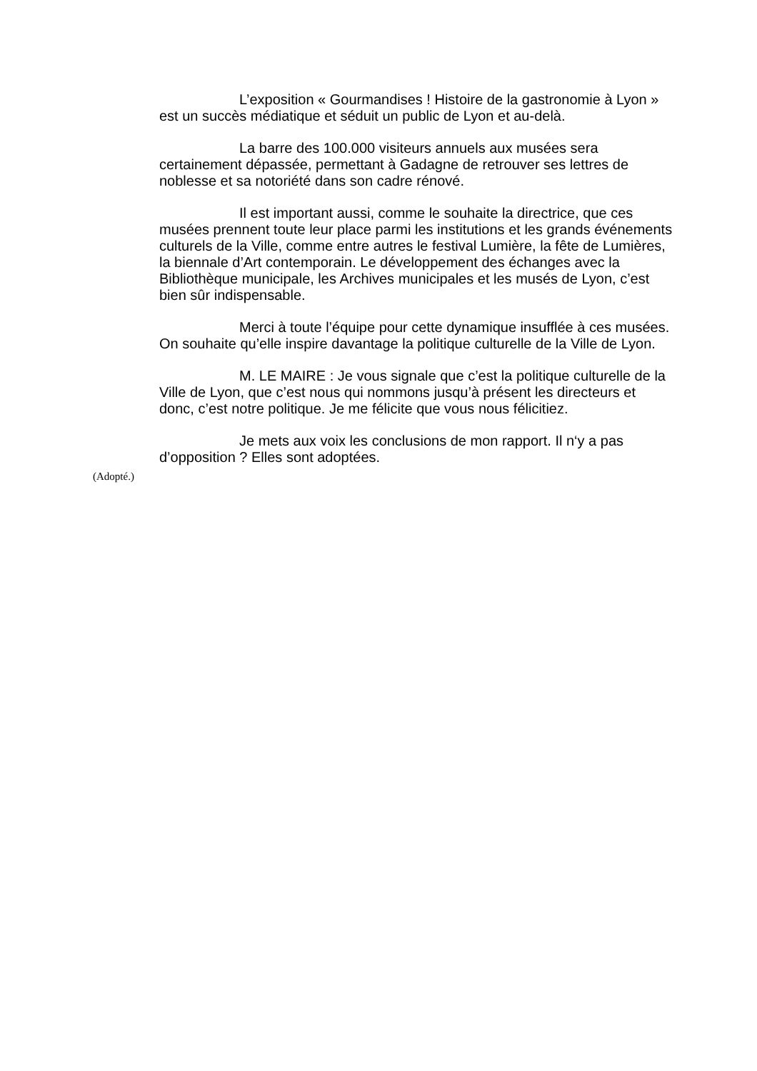L’exposition « Gourmandises ! Histoire de la gastronomie à Lyon » est un succès médiatique et séduit un public de Lyon et au-delà.
La barre des 100.000 visiteurs annuels aux musées sera certainement dépassée, permettant à Gadagne de retrouver ses lettres de noblesse et sa notoriété dans son cadre rénové.
Il est important aussi, comme le souhaite la directrice, que ces musées prennent toute leur place parmi les institutions et les grands événements culturels de la Ville, comme entre autres le festival Lumière, la fête de Lumières, la biennale d’Art contemporain. Le développement des échanges avec la Bibliothèque municipale, les Archives municipales et les musés de Lyon, c’est bien sûr indispensable.
Merci à toute l’équipe pour cette dynamique insufflée à ces musées. On souhaite qu’elle inspire davantage la politique culturelle de la Ville de Lyon.
M. LE MAIRE : Je vous signale que c’est la politique culturelle de la Ville de Lyon, que c’est nous qui nommons jusqu’à présent les directeurs et donc, c’est notre politique. Je me félicite que vous nous félicitiez.
Je mets aux voix les conclusions de mon rapport. Il n‘y a pas d’opposition ? Elles sont adoptées.
(Adopté.)